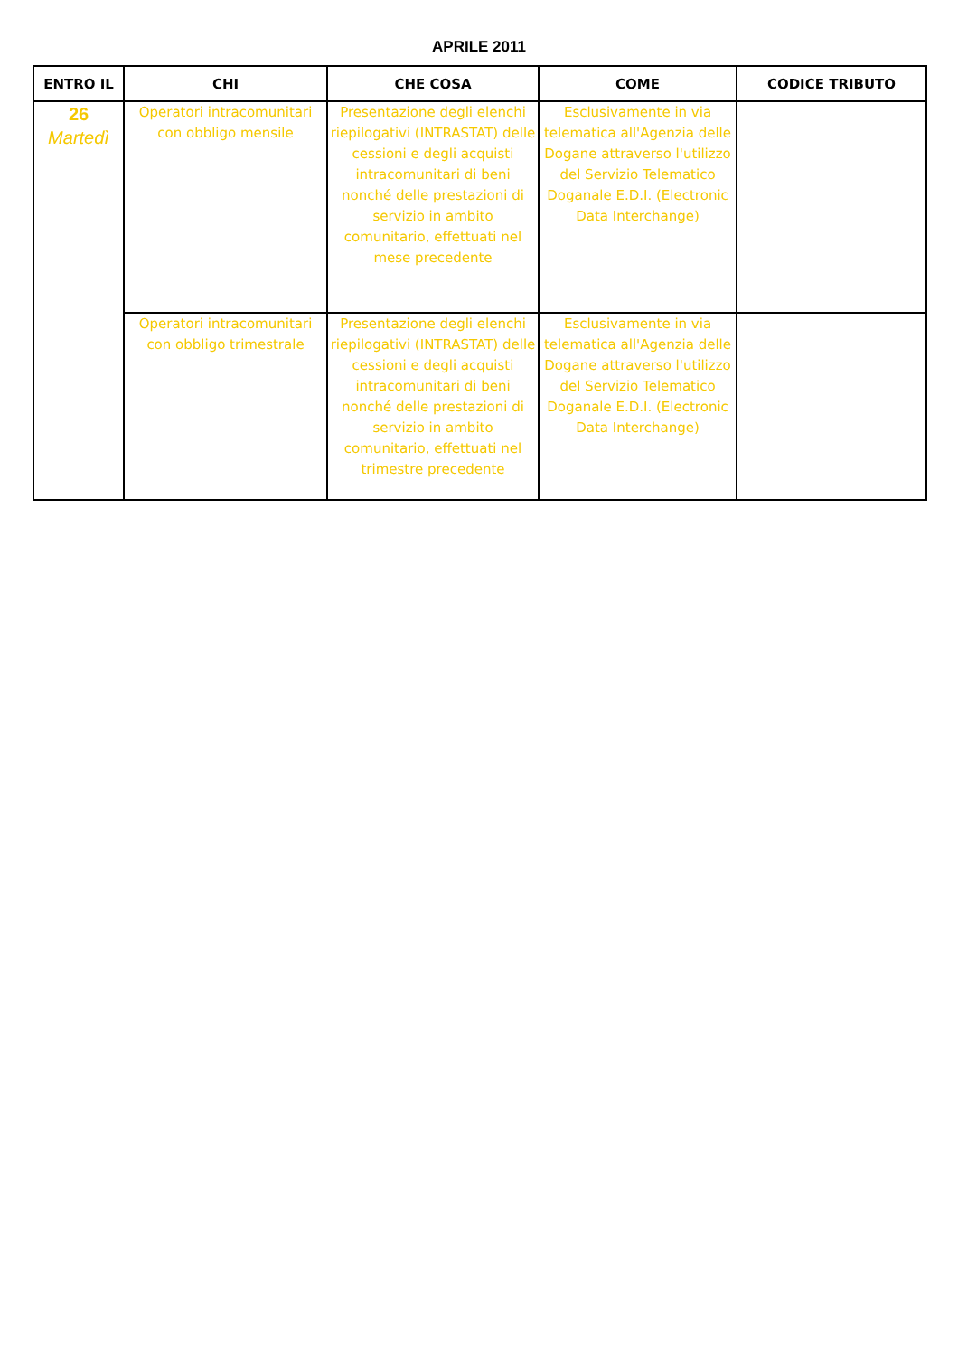APRILE 2011
| ENTRO IL | CHI | CHE COSA | COME | CODICE TRIBUTO |
| --- | --- | --- | --- | --- |
| 26 Martedì | Operatori intracomunitari con obbligo mensile | Presentazione degli elenchi riepilogativi (INTRASTAT) delle cessioni e degli acquisti intracomunitari di beni nonché delle prestazioni di servizio in ambito comunitario, effettuati nel mese precedente | Esclusivamente in via telematica all'Agenzia delle Dogane attraverso l'utilizzo del Servizio Telematico Doganale E.D.I. (Electronic Data Interchange) | |
| | Operatori intracomunitari con obbligo trimestrale | Presentazione degli elenchi riepilogativi (INTRASTAT) delle cessioni e degli acquisti intracomunitari di beni nonché delle prestazioni di servizio in ambito comunitario, effettuati nel trimestre precedente | Esclusivamente in via telematica all'Agenzia delle Dogane attraverso l'utilizzo del Servizio Telematico Doganale E.D.I. (Electronic Data Interchange) | |